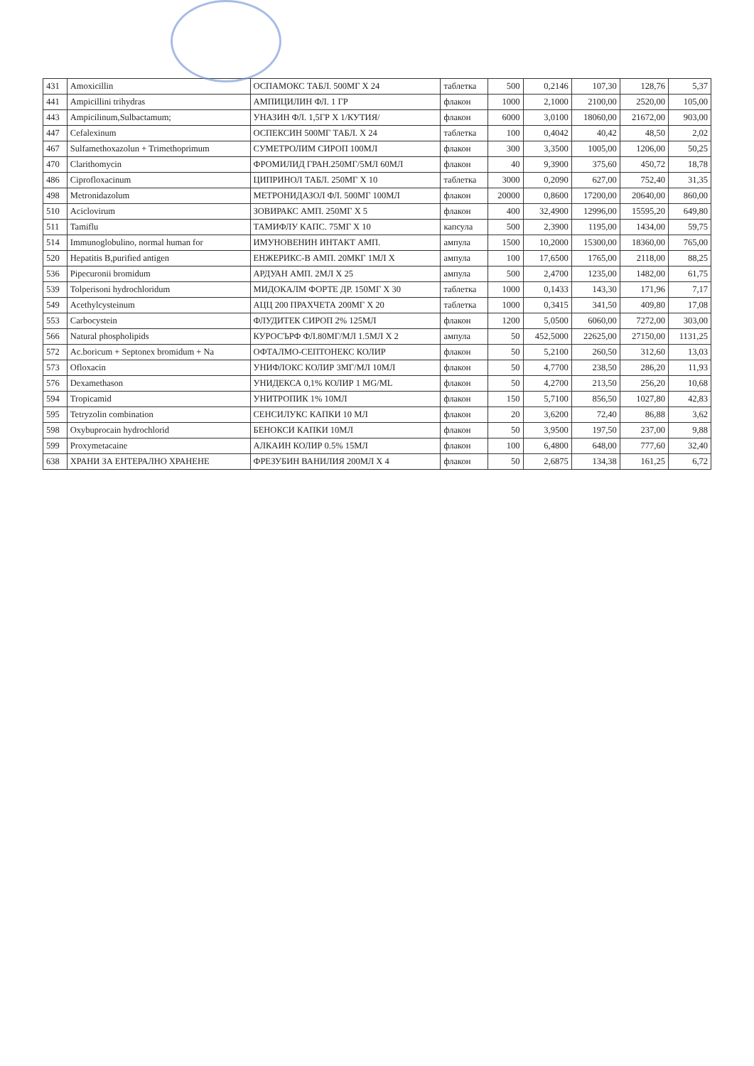| 431 | Amoxicillin | ОСПАМОКС ТАБЛ. 500МГ X 24 | таблетка | 500 | 0,2146 | 107,30 | 128,76 | 5,37 |
| 441 | Ampicillini trihydras | АМПИЦИЛИН ФЛ. 1 ГР | флакон | 1000 | 2,1000 | 2100,00 | 2520,00 | 105,00 |
| 443 | Ampicilinum,Sulbactamum; | УНАЗИН ФЛ. 1,5ГР X 1/КУТИЯ/ | флакон | 6000 | 3,0100 | 18060,00 | 21672,00 | 903,00 |
| 447 | Cefalexinum | ОСПЕКСИН 500МГ ТАБЛ. X 24 | таблетка | 100 | 0,4042 | 40,42 | 48,50 | 2,02 |
| 467 | Sulfamethoxazolun + Trimethoprimum | СУМЕТРОЛИМ СИРОП 100МЛ | флакон | 300 | 3,3500 | 1005,00 | 1206,00 | 50,25 |
| 470 | Clarithomycin | ФРОМИЛИД ГРАН.250МГ/5МЛ 60МЛ | флакон | 40 | 9,3900 | 375,60 | 450,72 | 18,78 |
| 486 | Ciprofloxacinum | ЦИПРИНОЛ ТАБЛ. 250МГ X 10 | таблетка | 3000 | 0,2090 | 627,00 | 752,40 | 31,35 |
| 498 | Metronidazolum | МЕТРОНИДАЗОЛ ФЛ. 500МГ 100МЛ | флакон | 20000 | 0,8600 | 17200,00 | 20640,00 | 860,00 |
| 510 | Aciclovirum | ЗОВИРАКС АМП. 250МГ X 5 | флакон | 400 | 32,4900 | 12996,00 | 15595,20 | 649,80 |
| 511 | Tamiflu | ТАМИФЛУ КАПС. 75МГ X 10 | капсула | 500 | 2,3900 | 1195,00 | 1434,00 | 59,75 |
| 514 | Immunoglobulino, normal human for | ИМУНОВЕНИН ИНТАКТ АМП. | ампула | 1500 | 10,2000 | 15300,00 | 18360,00 | 765,00 |
| 520 | Hepatitis B,purified antigen | ЕНЖЕРИКС-В АМП. 20МКГ 1МЛ X | ампула | 100 | 17,6500 | 1765,00 | 2118,00 | 88,25 |
| 536 | Pipecuronii bromidum | АРДУАН АМП. 2МЛ X 25 | ампула | 500 | 2,4700 | 1235,00 | 1482,00 | 61,75 |
| 539 | Tolperisoni hydrochloridum | МИДОКАЛМ ФОРТЕ ДР. 150МГ X 30 | таблетка | 1000 | 0,1433 | 143,30 | 171,96 | 7,17 |
| 549 | Acethylcysteinum | АЦЦ 200 ПРАХЧЕТА 200МГ X 20 | таблетка | 1000 | 0,3415 | 341,50 | 409,80 | 17,08 |
| 553 | Carbocystein | ФЛУДИТЕК СИРОП 2% 125МЛ | флакон | 1200 | 5,0500 | 6060,00 | 7272,00 | 303,00 |
| 566 | Natural phospholipids | КУРОСЪРФ ФЛ.80МГ/МЛ 1.5МЛ X 2 | ампула | 50 | 452,5000 | 22625,00 | 27150,00 | 1131,25 |
| 572 | Ac.boricum + Septonex bromidum + Na | ОФТАЛМО-СЕПТОНЕКС КОЛИР | флакон | 50 | 5,2100 | 260,50 | 312,60 | 13,03 |
| 573 | Ofloxacin | УНИФЛОКС КОЛИР 3МГ/МЛ 10МЛ | флакон | 50 | 4,7700 | 238,50 | 286,20 | 11,93 |
| 576 | Dexamethason | УНИДЕКСА 0,1% КОЛИР 1 MG/ML | флакон | 50 | 4,2700 | 213,50 | 256,20 | 10,68 |
| 594 | Tropicamid | УНИТРОПИК 1% 10МЛ | флакон | 150 | 5,7100 | 856,50 | 1027,80 | 42,83 |
| 595 | Tetryzolin combination | СЕНСИЛУКС КАПКИ 10 МЛ | флакон | 20 | 3,6200 | 72,40 | 86,88 | 3,62 |
| 598 | Oxybuprocain hydrochlorid | БЕНОКСИ КАПКИ 10МЛ | флакон | 50 | 3,9500 | 197,50 | 237,00 | 9,88 |
| 599 | Proxymetacaine | АЛКАИН КОЛИР 0.5% 15МЛ | флакон | 100 | 6,4800 | 648,00 | 777,60 | 32,40 |
| 638 | ХРАНИ ЗА ЕНТЕРАЛНО ХРАНЕНЕ | ФРЕЗУБИН ВАНИЛИЯ 200МЛ X 4 | флакон | 50 | 2,6875 | 134,38 | 161,25 | 6,72 |